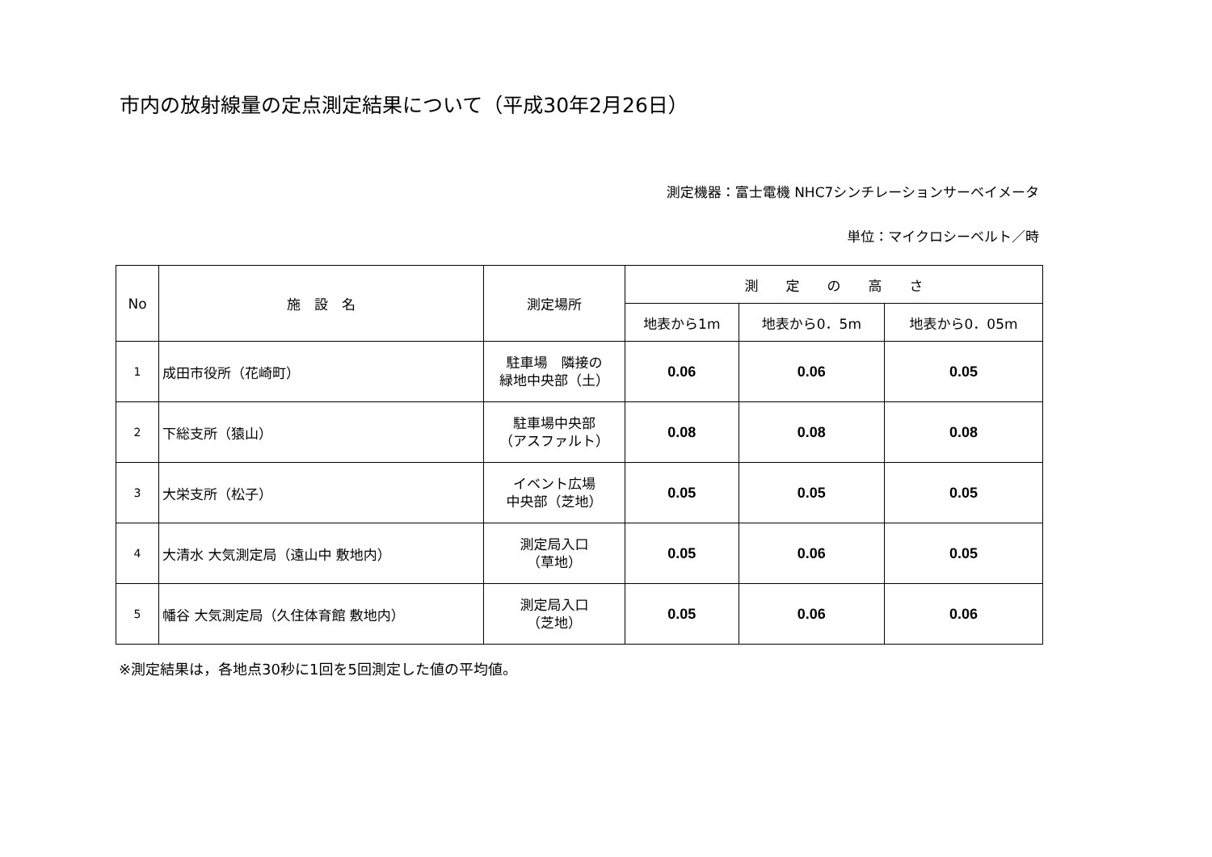市内の放射線量の定点測定結果について（平成30年2月26日）
測定機器：富士電機 NHC7シンチレーションサーベイメータ
単位：マイクロシーベルト／時
| No | 施 設 名 | 測定場所 | 測 定 の 高 さ | | |
| --- | --- | --- | --- | --- | --- |
| | | | 地表から1m | 地表から0．5m | 地表から0．05m |
| 1 | 成田市役所（花崎町） | 駐車場 隣接の 緑地中央部（土） | 0.06 | 0.06 | 0.05 |
| 2 | 下総支所（猿山） | 駐車場中央部 （アスファルト） | 0.08 | 0.08 | 0.08 |
| 3 | 大栄支所（松子） | イベント広場 中央部（芝地） | 0.05 | 0.05 | 0.05 |
| 4 | 大清水 大気測定局（遠山中 敷地内） | 測定局入口 （草地） | 0.05 | 0.06 | 0.05 |
| 5 | 幡谷 大気測定局（久住体育館 敷地内） | 測定局入口 （芝地） | 0.05 | 0.06 | 0.06 |
※測定結果は，各地点30秒に1回を5回測定した値の平均値。